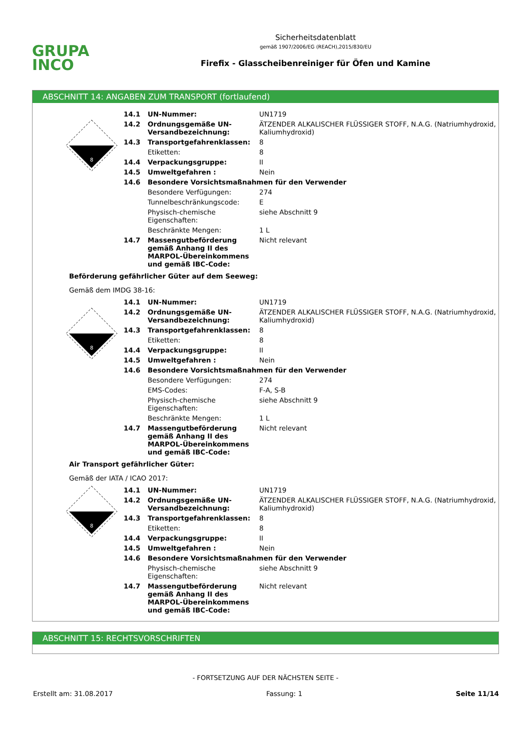GRUPA
INCO
Sicherheitsdatenblatt
gemäß 1907/2006/EG (REACH),2015/830/EU
Firefix - Glasscheibenreiniger für Öfen und Kamine
ABSCHNITT 14: ANGABEN ZUM TRANSPORT (fortlaufend)
8
| 14.1 | UN-Nummer: | UN1719 |
| 14.2 | Ordnungsgemäße UN-Versandbezeichnung: | ÄTZENDER ALKALISCHER FLÜSSIGER STOFF, N.A.G. (Natriumhydroxid, Kaliumhydroxid) |
| 14.3 | Transportgefahrenklassen: | 8 |
| | Etiketten: | 8 |
| 14.4 | Verpackungsgruppe: | II |
| 14.5 | Umweltgefahren : | Nein |
| 14.6 | Besondere Vorsichtsmaßnahmen für den Verwender | |
| | Besondere Verfügungen: | 274 |
| | Tunnelbeschränkungscode: | E |
| | Physisch-chemische Eigenschaften: | siehe Abschnitt 9 |
| | Beschränkte Mengen: | 1 L |
| 14.7 | Massengutbeförderung gemäß Anhang II des MARPOL-Übereinkommens und gemäß IBC-Code: | Nicht relevant |
Beförderung gefährlicher Güter auf dem Seeweg:
Gemäß dem IMDG 38-16:
8
| 14.1 | UN-Nummer: | UN1719 |
| 14.2 | Ordnungsgemäße UN-Versandbezeichnung: | ÄTZENDER ALKALISCHER FLÜSSIGER STOFF, N.A.G. (Natriumhydroxid, Kaliumhydroxid) |
| 14.3 | Transportgefahrenklassen: | 8 |
| | Etiketten: | 8 |
| 14.4 | Verpackungsgruppe: | II |
| 14.5 | Umweltgefahren : | Nein |
| 14.6 | Besondere Vorsichtsmaßnahmen für den Verwender | |
| | Besondere Verfügungen: | 274 |
| | EMS-Codes: | F-A, S-B |
| | Physisch-chemische Eigenschaften: | siehe Abschnitt 9 |
| | Beschränkte Mengen: | 1 L |
| 14.7 | Massengutbeförderung gemäß Anhang II des MARPOL-Übereinkommens und gemäß IBC-Code: | Nicht relevant |
Air Transport gefährlicher Güter:
Gemäß der IATA / ICAO 2017:
8
| 14.1 | UN-Nummer: | UN1719 |
| 14.2 | Ordnungsgemäße UN-Versandbezeichnung: | ÄTZENDER ALKALISCHER FLÜSSIGER STOFF, N.A.G. (Natriumhydroxid, Kaliumhydroxid) |
| 14.3 | Transportgefahrenklassen: | 8 |
| | Etiketten: | 8 |
| 14.4 | Verpackungsgruppe: | II |
| 14.5 | Umweltgefahren : | Nein |
| 14.6 | Besondere Vorsichtsmaßnahmen für den Verwender | |
| | Physisch-chemische Eigenschaften: | siehe Abschnitt 9 |
| 14.7 | Massengutbeförderung gemäß Anhang II des MARPOL-Übereinkommens und gemäß IBC-Code: | Nicht relevant |
ABSCHNITT 15: RECHTSVORSCHRIFTEN
- FORTSETZUNG AUF DER NÄCHSTEN SEITE -
Erstellt am: 31.08.2017 Fassung: 1 Seite 11/14